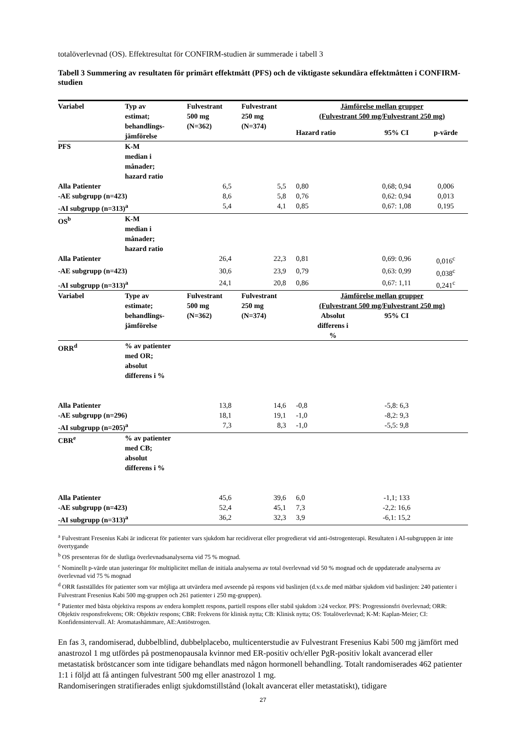totalöverlevnad (OS). Effektresultat för CONFIRM-studien är summerade i tabell 3
Tabell 3 Summering av resultaten för primärt effektmått (PFS) och de viktigaste sekundära effektmåtten i CONFIRM-studien
| Variabel | Typ av estimat; behandlings- jämförelse | Fulvestrant 500 mg (N=362) | Fulvestrant 250 mg (N=374) | Jämförelse mellan grupper (Fulvestrant 500 mg/Fulvestrant 250 mg) | | |
| --- | --- | --- | --- | --- | --- | --- |
| | | | | Hazard ratio | 95% CI | p-värde |
| PFS | K-M median i månader; hazard ratio | | | | | |
| Alla Patienter | | 6,5 | 5,5 | 0,80 | 0,68; 0,94 | 0,006 |
| -AE subgrupp (n=423) | | 8,6 | 5,8 | 0,76 | 0,62: 0,94 | 0,013 |
| -AI subgrupp (n=313)<sup>a</sup> | | 5,4 | 4,1 | 0,85 | 0,67: 1,08 | 0,195 |
| OS<sup>b</sup> | K-M median i månader; hazard ratio | | | | | |
| Alla Patienter | | 26,4 | 22,3 | 0,81 | 0,69: 0,96 | 0,016<sup>c</sup> |
| -AE subgrupp (n=423) | | 30,6 | 23,9 | 0,79 | 0,63: 0,99 | 0,038<sup>c</sup> |
| -AI subgrupp (n=313)<sup>a</sup> | | 24,1 | 20,8 | 0,86 | 0,67: 1,11 | 0,241<sup>c</sup> |
| Variabel | Type av estimate; behandlings- jämförelse | Fulvestrant 500 mg (N=362) | Fulvestrant 250 mg (N=374) | Jämförelse mellan grupper (Fulvestrant 500 mg/Fulvestrant 250 mg) | | |
| | | | | Absolut differens i % | 95% CI | |
| ORR<sup>d</sup> | % av patienter med OR; absolut differens i % | | | | | |
| Alla Patienter | | 13,8 | 14,6 | -0,8 | -5,8: 6,3 | |
| -AE subgrupp (n=296) | | 18,1 | 19,1 | -1,0 | -8,2: 9,3 | |
| -AI subgrupp (n=205)<sup>a</sup> | | 7,3 | 8,3 | -1,0 | -5,5: 9,8 | |
| CBR<sup>e</sup> | % av patienter med CB; absolut differens i % | | | | | |
| Alla Patienter | | 45,6 | 39,6 | 6,0 | -1,1; 133 | |
| -AE subgrupp (n=423) | | 52,4 | 45,1 | 7,3 | -2,2: 16,6 | |
| -AI subgrupp (n=313)<sup>a</sup> | | 36,2 | 32,3 | 3,9 | -6,1: 15,2 | |
<sup>a</sup> Fulvestrant Fresenius Kabi är indicerat för patienter vars sjukdom har recidiverat eller progredierat vid anti-östrogenterapi. Resultaten i AI-subgruppen är inte övertygande
<sup>b</sup> OS presenteras för de slutliga överlevnadsanalyserna vid 75 % mognad.
<sup>c</sup> Nominellt p-värde utan justeringar för multiplicitet mellan de initiala analyserna av total överlevnad vid 50 % mognad och de uppdaterade analyserna av överlevnad vid 75 % mognad
<sup>d</sup> ORR fastställdes för patienter som var möjliga att utvärdera med avseende på respons vid baslinjen (d.v.s.de med mätbar sjukdom vid baslinjen: 240 patienter i Fulvestrant Fresenius Kabi 500 mg-gruppen och 261 patienter i 250 mg-gruppen).
<sup>e</sup> Patienter med bästa objektiva respons av endera komplett respons, partiell respons eller stabil sjukdom ≥24 veckor. PFS: Progressionsfri överlevnad; ORR: Objektiv responsfrekvens; OR: Objektiv respons; CBR: Frekvens för klinisk nytta; CB: Klinisk nytta; OS: Totalöverlevnad; K-M: Kaplan-Meier; CI: Konfidensintervall. AI: Aromatashämmare, AE:Antiöstrogen.
En fas 3, randomiserad, dubbelblind, dubbelplacebo, multicenterstudie av Fulvestrant Fresenius Kabi 500 mg jämfört med anastrozol 1 mg utfördes på postmenopausala kvinnor med ER-positiv och/eller PgR-positiv lokalt avancerad eller metastatisk bröstcancer som inte tidigare behandlats med någon hormonell behandling. Totalt randomiserades 462 patienter 1:1 i följd att få antingen fulvestrant 500 mg eller anastrozol 1 mg.
Randomiseringen stratifierades enligt sjukdomstillstånd (lokalt avancerat eller metastatiskt), tidigare
27